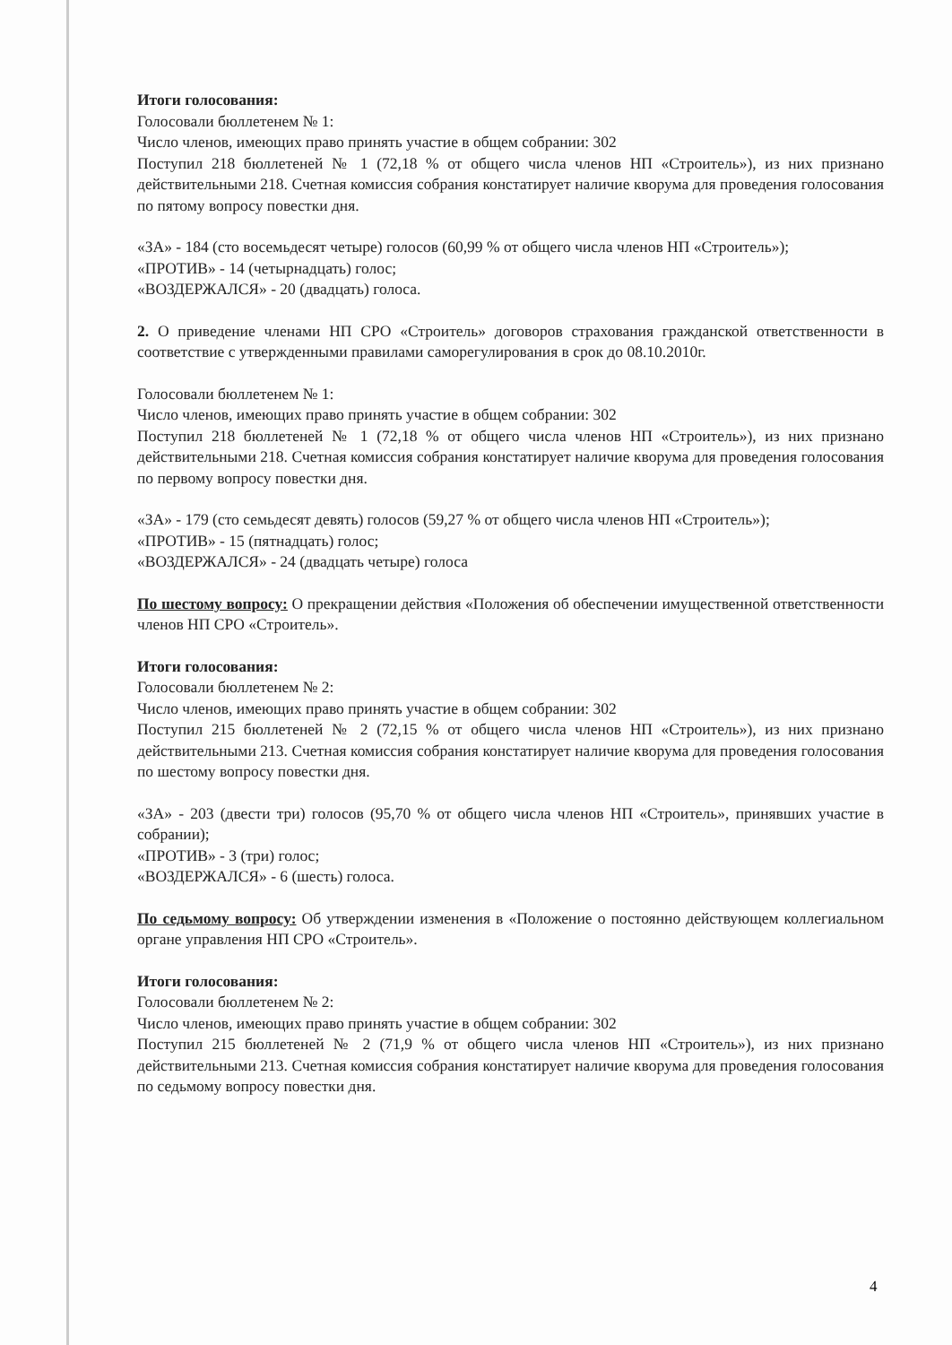Итоги голосования:
Голосовали бюллетенем № 1:
Число членов, имеющих право принять участие в общем собрании: 302
Поступил 218 бюллетеней № 1 (72,18 % от общего числа членов НП «Строитель»), из них признано действительными 218. Счетная комиссия собрания констатирует наличие кворума для проведения голосования по пятому вопросу повестки дня.
«ЗА» - 184 (сто восемьдесят четыре) голосов (60,99 % от общего числа членов НП «Строитель»);
«ПРОТИВ» - 14 (четырнадцать) голос;
«ВОЗДЕРЖАЛСЯ» - 20 (двадцать) голоса.
2. О приведение членами НП СРО «Строитель» договоров страхования гражданской ответственности в соответствие с утвержденными правилами саморегулирования в срок до 08.10.2010г.
Голосовали бюллетенем № 1:
Число членов, имеющих право принять участие в общем собрании: 302
Поступил 218 бюллетеней № 1 (72,18 % от общего числа членов НП «Строитель»), из них признано действительными 218. Счетная комиссия собрания констатирует наличие кворума для проведения голосования по первому вопросу повестки дня.
«ЗА» - 179 (сто семьдесят девять) голосов (59,27 % от общего числа членов НП «Строитель»);
«ПРОТИВ» - 15 (пятнадцать) голос;
«ВОЗДЕРЖАЛСЯ» - 24 (двадцать четыре) голоса
По шестому вопросу: О прекращении действия «Положения об обеспечении имущественной ответственности членов НП СРО «Строитель».
Итоги голосования:
Голосовали бюллетенем № 2:
Число членов, имеющих право принять участие в общем собрании: 302
Поступил 215 бюллетеней № 2 (72,15 % от общего числа членов НП «Строитель»), из них признано действительными 213. Счетная комиссия собрания констатирует наличие кворума для проведения голосования по шестому вопросу повестки дня.
«ЗА» - 203 (двести три) голосов (95,70 % от общего числа членов НП «Строитель», принявших участие в собрании);
«ПРОТИВ» - 3 (три) голос;
«ВОЗДЕРЖАЛСЯ» - 6 (шесть) голоса.
По седьмому вопросу: Об утверждении изменения в «Положение о постоянно действующем коллегиальном органе управления НП СРО «Строитель».
Итоги голосования:
Голосовали бюллетенем № 2:
Число членов, имеющих право принять участие в общем собрании: 302
Поступил 215 бюллетеней № 2 (71,9 % от общего числа членов НП «Строитель»), из них признано действительными 213. Счетная комиссия собрания констатирует наличие кворума для проведения голосования по седьмому вопросу повестки дня.
4